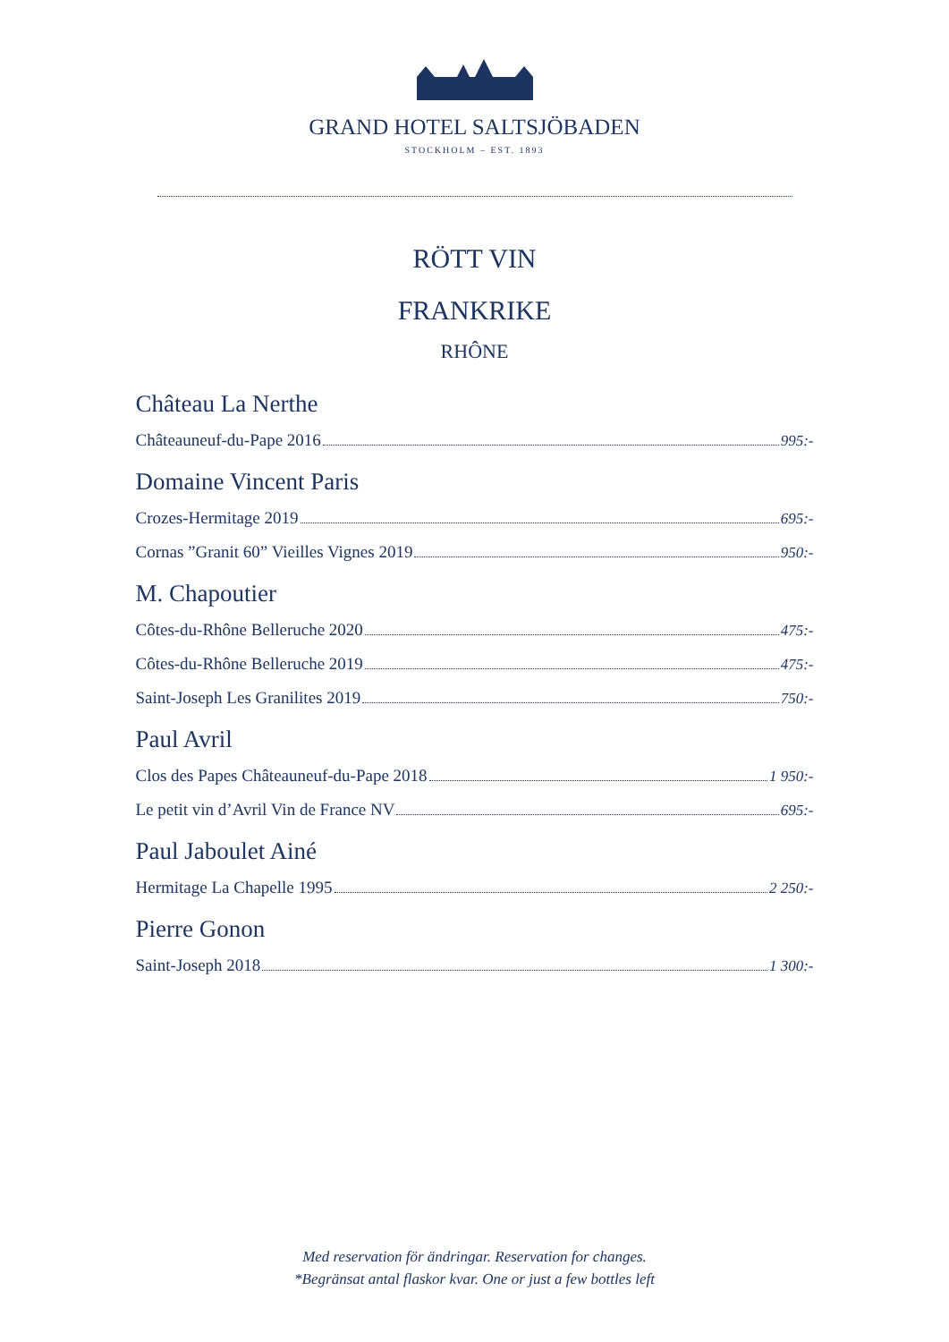GRAND HOTEL SALTSJÖBADEN
STOCKHOLM – EST. 1893
RÖTT VIN
FRANKRIKE
RHÔNE
Château La Nerthe
Châteauneuf-du-Pape 2016 995:-
Domaine Vincent Paris
Crozes-Hermitage 2019 695:-
Cornas ”Granit 60” Vieilles Vignes 2019 950:-
M. Chapoutier
Côtes-du-Rhône Belleruche 2020 475:-
Côtes-du-Rhône Belleruche 2019 475:-
Saint-Joseph Les Granilites 2019 750:-
Paul Avril
Clos des Papes Châteauneuf-du-Pape 2018 1 950:-
Le petit vin d’Avril Vin de France NV 695:-
Paul Jaboulet Ainé
Hermitage La Chapelle 1995 2 250:-
Pierre Gonon
Saint-Joseph 2018 1 300:-
Med reservation för ändringar. Reservation for changes.
*Begränsat antal flaskor kvar. One or just a few bottles left